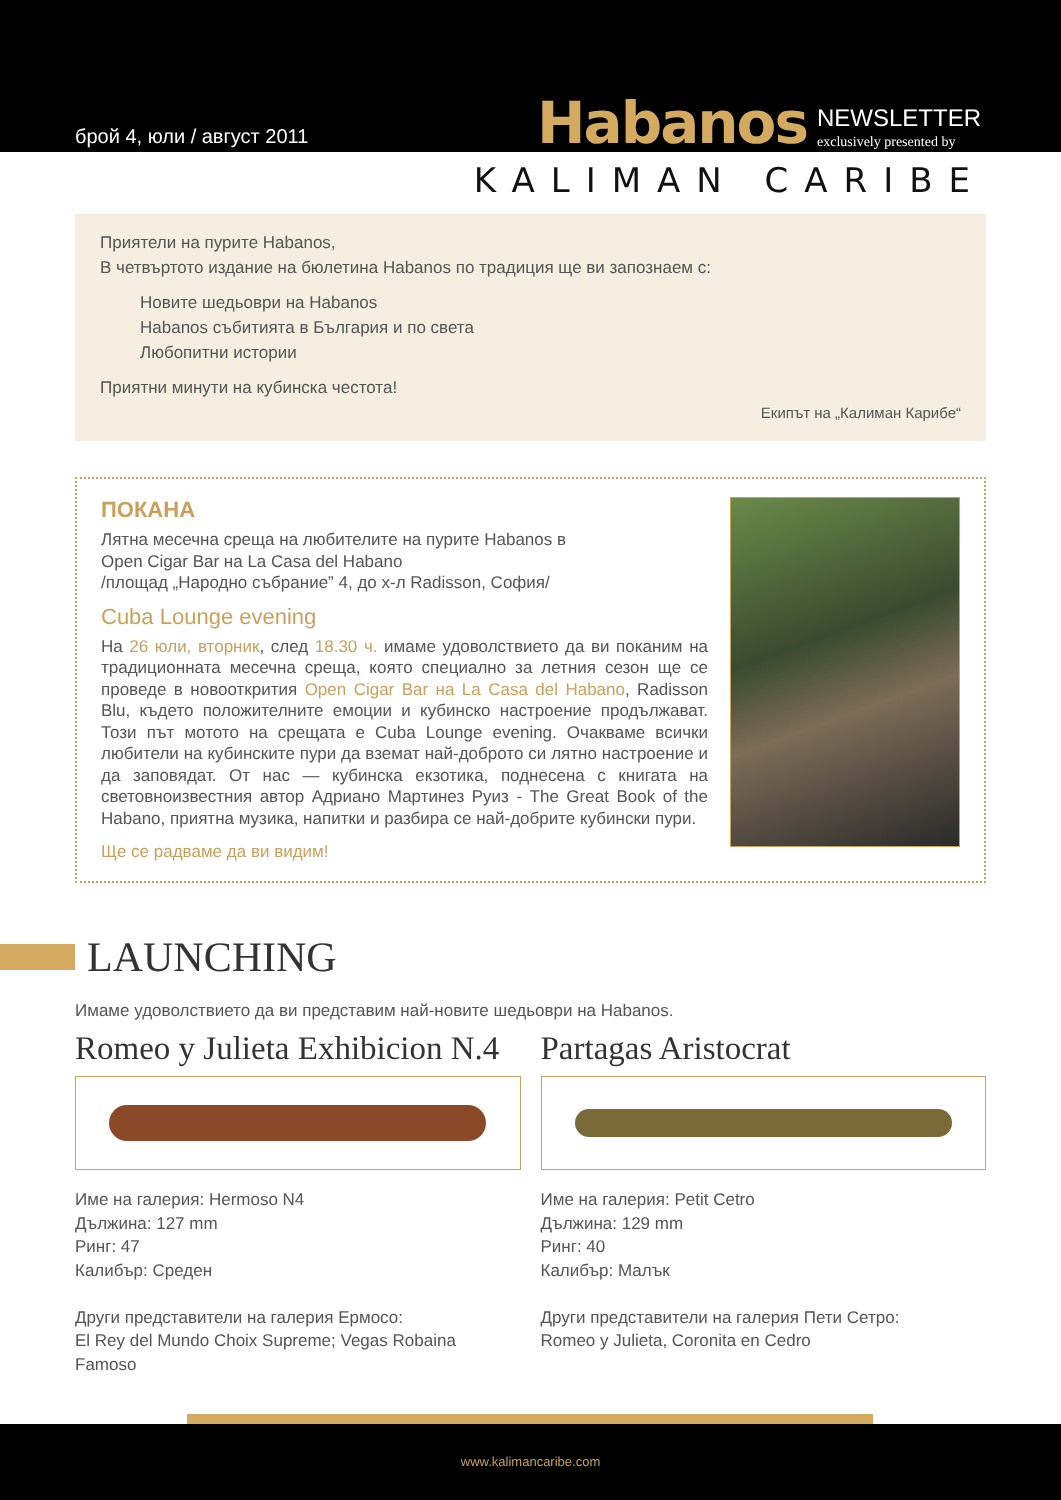брой 4, юли / август 2011
Habanos NEWSLETTER
exclusively presented by
KALIMAN CARIBE
Приятели на пурите Habanos,
В четвъртото издание на бюлетина Habanos по традиция ще ви запознаем с:
Новите шедьоври на Habanos
Habanos събитията в България и по света
Любопитни истории
Приятни минути на кубинска честота!
Екипът на „Калиман Карибе“
ПОКАНА
Лятна месечна среща на любителите на пурите Habanos в
Open Cigar Bar на La Casa del Habano
/площад „Народно събрание” 4, до х-л Radisson, София/
Cuba Lounge evening
На 26 юли, вторник, след 18.30 ч. имаме удоволствието да ви поканим на традиционната месечна среща, която специално за летния сезон ще се проведе в новооткрития Open Cigar Bar на La Casa del Habano, Radisson Blu, където положителните емоции и кубинско настроение продължават. Този път мотото на срещата е Cuba Lounge evening. Очакваме всички любители на кубинските пури да вземат най-доброто си лятно настроение и да заповядат. От нас — кубинска екзотика, поднесена с книгата на световноизвестния автор Адриано Мартинез Руиз - The Great Book of the Habano, приятна музика, напитки и разбира се най-добрите кубински пури.
Ще се радваме да ви видим!
LAUNCHING
Имаме удоволствието да ви представим най-новите шедьоври на Habanos.
Romeo y Julieta Exhibicion N.4
Име на галерия: Hermoso N4
Дължина: 127 mm
Ринг: 47
Калибър: Среден
Други представители на галерия Ермосо:
El Rey del Mundo Choix Supreme; Vegas Robaina Famoso
Partagas Aristocrat
Име на галерия: Petit Cetro
Дължина: 129 mm
Ринг: 40
Калибър: Малък
Други представители на галерия Пети Сетро:
Romeo y Julieta, Coronita en Cedro
www.kalimancaribe.com